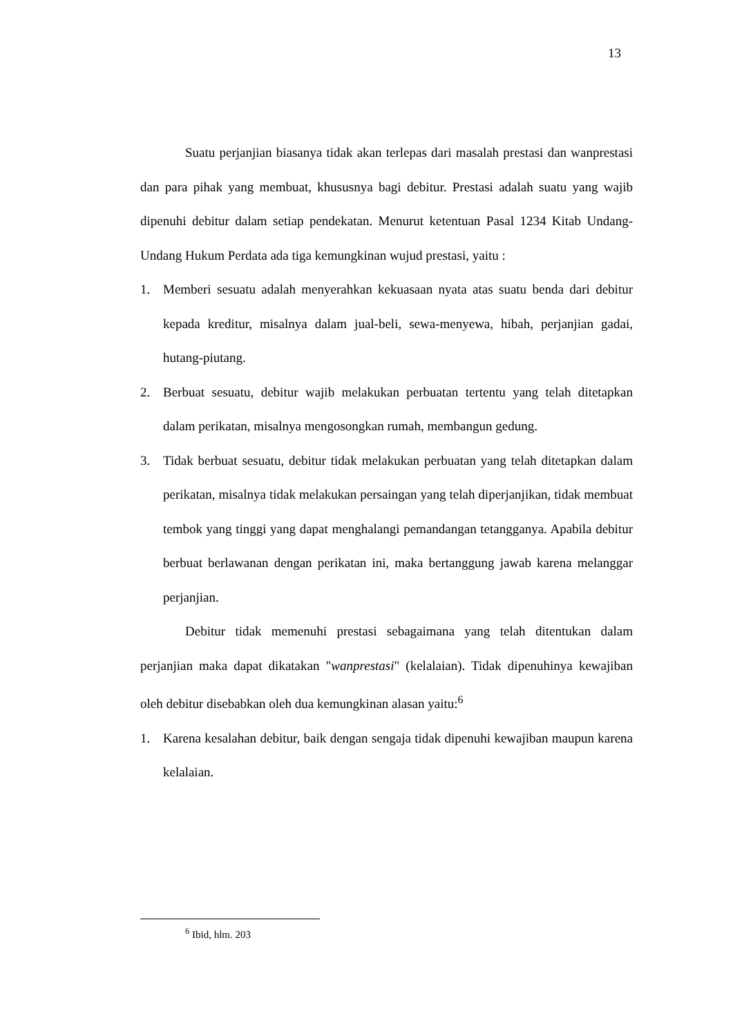13
Suatu perjanjian biasanya tidak akan terlepas dari masalah prestasi dan wanprestasi dan para pihak yang membuat, khususnya bagi debitur. Prestasi adalah suatu yang wajib dipenuhi debitur dalam setiap pendekatan. Menurut ketentuan Pasal 1234 Kitab Undang-Undang Hukum Perdata ada tiga kemungkinan wujud prestasi, yaitu :
1. Memberi sesuatu adalah menyerahkan kekuasaan nyata atas suatu benda dari debitur kepada kreditur, misalnya dalam jual-beli, sewa-menyewa, hibah, perjanjian gadai, hutang-piutang.
2. Berbuat sesuatu, debitur wajib melakukan perbuatan tertentu yang telah ditetapkan dalam perikatan, misalnya mengosongkan rumah, membangun gedung.
3. Tidak berbuat sesuatu, debitur tidak melakukan perbuatan yang telah ditetapkan dalam perikatan, misalnya tidak melakukan persaingan yang telah diperjanjikan, tidak membuat tembok yang tinggi yang dapat menghalangi pemandangan tetangganya. Apabila debitur berbuat berlawanan dengan perikatan ini, maka bertanggung jawab karena melanggar perjanjian.
Debitur tidak memenuhi prestasi sebagaimana yang telah ditentukan dalam perjanjian maka dapat dikatakan "wanprestasi" (kelalaian). Tidak dipenuhinya kewajiban oleh debitur disebabkan oleh dua kemungkinan alasan yaitu:<sup>6</sup>
1. Karena kesalahan debitur, baik dengan sengaja tidak dipenuhi kewajiban maupun karena kelalaian.
<sup>6</sup> Ibid, hlm. 203